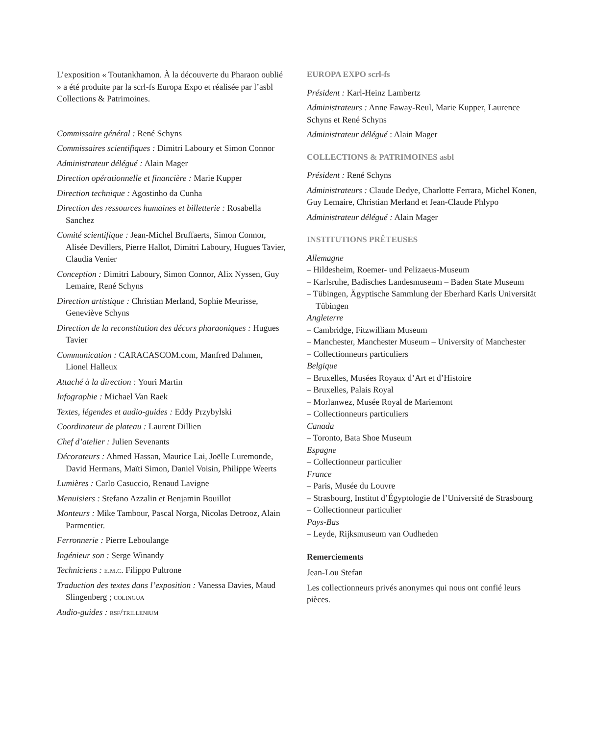L’exposition « Toutankhamon. À la découverte du Pharaon oublié » a été produite par la scrl-fs Europa Expo et réalisée par l’asbl Collections & Patrimoines.
Commissaire général : René Schyns
Commissaires scientifiques : Dimitri Laboury et Simon Connor
Administrateur délégué : Alain Mager
Direction opérationnelle et financière : Marie Kupper
Direction technique : Agostinho da Cunha
Direction des ressources humaines et billetterie : Rosabella Sanchez
Comité scientifique : Jean-Michel Bruffaerts, Simon Connor, Alisée Devillers, Pierre Hallot, Dimitri Laboury, Hugues Tavier, Claudia Venier
Conception : Dimitri Laboury, Simon Connor, Alix Nyssen, Guy Lemaire, René Schyns
Direction artistique : Christian Merland, Sophie Meurisse, Geneviève Schyns
Direction de la reconstitution des décors pharaoniques : Hugues Tavier
Communication : CARACASCOM.com, Manfred Dahmen, Lionel Halleux
Attaché à la direction : Youri Martin
Infographie : Michael Van Raek
Textes, légendes et audio-guides : Eddy Przybylski
Coordinateur de plateau : Laurent Dillien
Chef d’atelier : Julien Sevenants
Décorateurs : Ahmed Hassan, Maurice Lai, Joëlle Luremonde, David Hermans, Maïti Simon, Daniel Voisin, Philippe Weerts
Lumières : Carlo Casuccio, Renaud Lavigne
Menuisiers : Stefano Azzalin et Benjamin Bouillot
Monteurs : Mike Tambour, Pascal Norga, Nicolas Detrooz, Alain Parmentier.
Ferronnerie : Pierre Leboulange
Ingénieur son : Serge Winandy
Techniciens : e.m.c. Filippo Pultrone
Traduction des textes dans l’exposition : Vanessa Davies, Maud Slingenberg ; colingua
Audio-guides : rsf/trillenium
EUROPA EXPO scrl-fs
Président : Karl-Heinz Lambertz
Administrateurs : Anne Faway-Reul, Marie Kupper, Laurence Schyns et René Schyns
Administrateur délégué : Alain Mager
COLLECTIONS & PATRIMOINES asbl
Président : René Schyns
Administrateurs : Claude Dedye, Charlotte Ferrara, Michel Konen, Guy Lemaire, Christian Merland et Jean-Claude Phlypo
Administrateur délégué : Alain Mager
INSTITUTIONS PRÊTEUSES
Allemagne
– Hildesheim, Roemer- und Pelizaeus-Museum
– Karlsruhe, Badisches Landesmuseum – Baden State Museum
– Tübingen, Ägyptische Sammlung der Eberhard Karls Universität Tübingen
Angleterre
– Cambridge, Fitzwilliam Museum
– Manchester, Manchester Museum – University of Manchester
– Collectionneurs particuliers
Belgique
– Bruxelles, Musées Royaux d’Art et d’Histoire
– Bruxelles, Palais Royal
– Morlanwez, Musée Royal de Mariemont
– Collectionneurs particuliers
Canada
– Toronto, Bata Shoe Museum
Espagne
– Collectionneur particulier
France
– Paris, Musée du Louvre
– Strasbourg, Institut d’Égyptologie de l’Université de Strasbourg
– Collectionneur particulier
Pays-Bas
– Leyde, Rijksmuseum van Oudheden
Remerciements
Jean-Lou Stefan
Les collectionneurs privés anonymes qui nous ont confié leurs pièces.